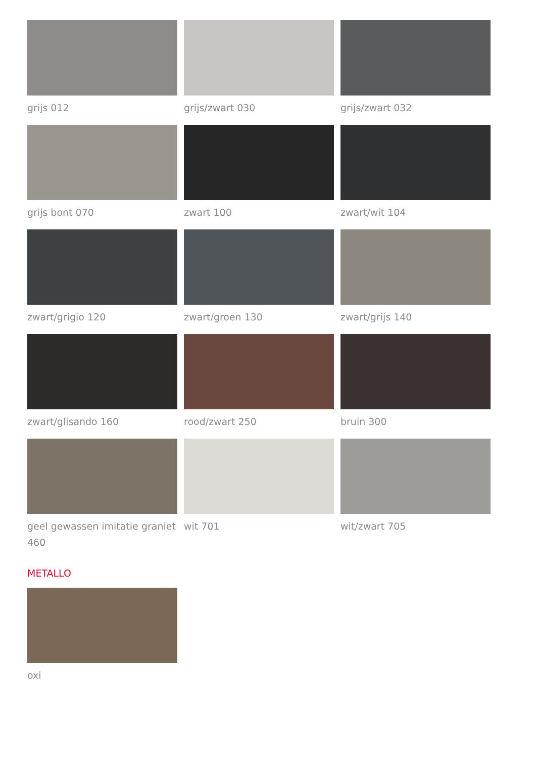grijs 012
grijs/zwart 030
grijs/zwart 032
grijs bont 070
zwart 100
zwart/wit 104
zwart/grigio 120
zwart/groen 130
zwart/grijs 140
zwart/glisando 160
rood/zwart 250
bruin 300
geel gewassen imitatie graniet 460
wit 701
wit/zwart 705
METALLO
oxi